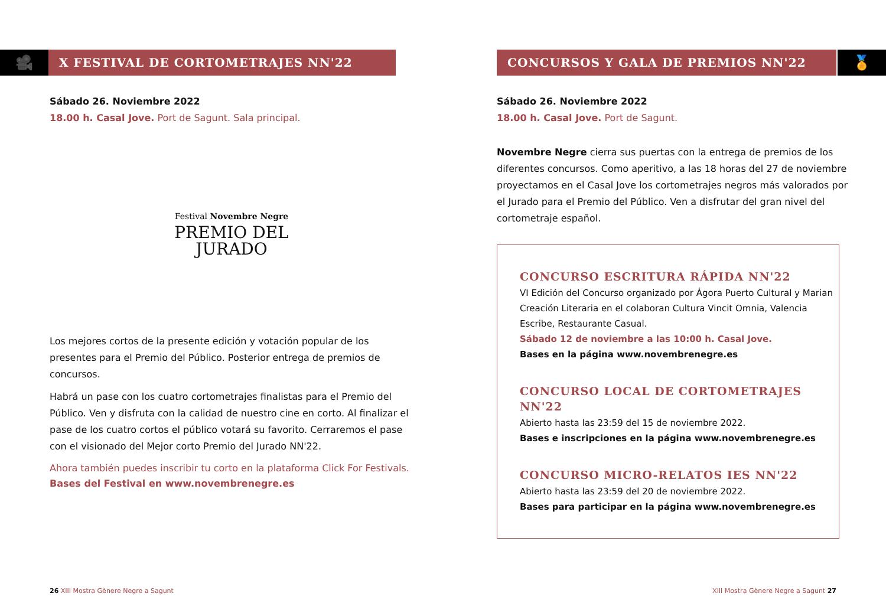🎥
X FESTIVAL DE CORTOMETRAJES NN'22
Sábado 26. Noviembre 2022
18.00 h. Casal Jove. Port de Sagunt. Sala principal.
Festival Novembre Negre
PREMIO DEL
JURADO
Los mejores cortos de la presente edición y votación popular de los presentes para el Premio del Público. Posterior entrega de premios de concursos.
Habrá un pase con los cuatro cortometrajes finalistas para el Premio del Público. Ven y disfruta con la calidad de nuestro cine en corto. Al finalizar el pase de los cuatro cortos el público votará su favorito. Cerraremos el pase con el visionado del Mejor corto Premio del Jurado NN'22.
Ahora también puedes inscribir tu corto en la plataforma Click For Festivals.
Bases del Festival en www.novembrenegre.es
26 XIII Mostra Gènere Negre a Sagunt
CONCURSOS Y GALA DE PREMIOS NN'22
🏅
Sábado 26. Noviembre 2022
18.00 h. Casal Jove. Port de Sagunt.
Novembre Negre cierra sus puertas con la entrega de premios de los diferentes concursos. Como aperitivo, a las 18 horas del 27 de noviembre proyectamos en el Casal Jove los cortometrajes negros más valorados por el Jurado para el Premio del Público. Ven a disfrutar del gran nivel del cortometraje español.
CONCURSO ESCRITURA RÁPIDA NN'22
VI Edición del Concurso organizado por Ágora Puerto Cultural y Marian Creación Literaria en el colaboran Cultura Vincit Omnia, Valencia Escribe, Restaurante Casual.
Sábado 12 de noviembre a las 10:00 h. Casal Jove.
Bases en la página www.novembrenegre.es
CONCURSO LOCAL DE CORTOMETRAJES NN'22
Abierto hasta las 23:59 del 15 de noviembre 2022.
Bases e inscripciones en la página www.novembrenegre.es
CONCURSO MICRO-RELATOS IES NN'22
Abierto hasta las 23:59 del 20 de noviembre 2022.
Bases para participar en la página www.novembrenegre.es
XIII Mostra Gènere Negre a Sagunt 27